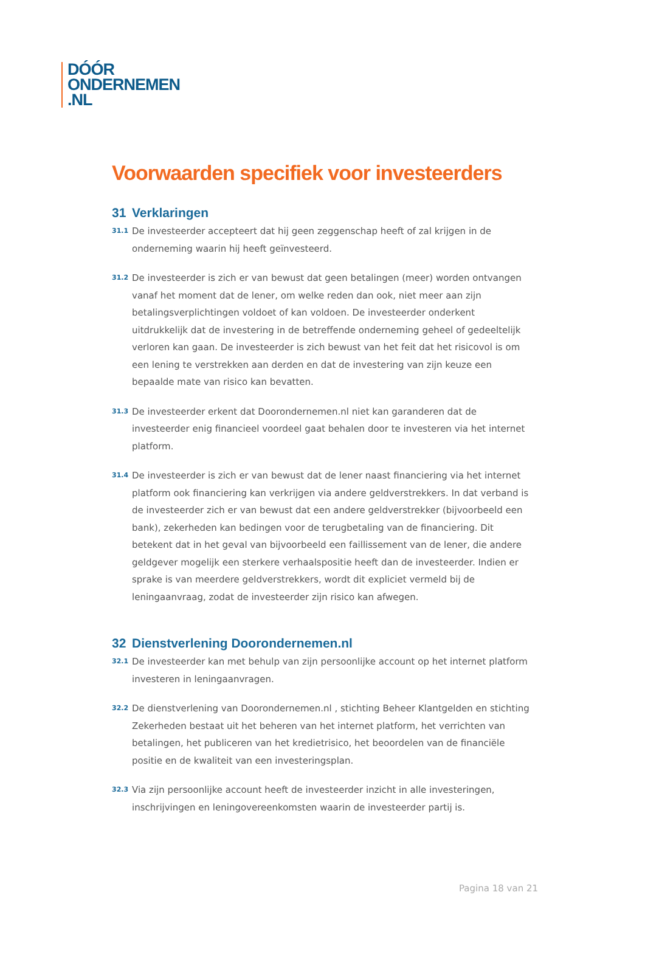DÓÓR
ONDERNEMEN
.NL
Voorwaarden specifiek voor investeerders
31 Verklaringen
31.1
De investeerder accepteert dat hij geen zeggenschap heeft of zal krijgen in de onderneming waarin hij heeft geïnvesteerd.
31.2
De investeerder is zich er van bewust dat geen betalingen (meer) worden ontvangen vanaf het moment dat de lener, om welke reden dan ook, niet meer aan zijn betalingsverplichtingen voldoet of kan voldoen. De investeerder onderkent uitdrukkelijk dat de investering in de betreffende onderneming geheel of gedeeltelijk verloren kan gaan. De investeerder is zich bewust van het feit dat het risicovol is om een lening te verstrekken aan derden en dat de investering van zijn keuze een bepaalde mate van risico kan bevatten.
31.3
De investeerder erkent dat Doorondernemen.nl niet kan garanderen dat de investeerder enig financieel voordeel gaat behalen door te investeren via het internet platform.
31.4
De investeerder is zich er van bewust dat de lener naast financiering via het internet platform ook financiering kan verkrijgen via andere geldverstrekkers. In dat verband is de investeerder zich er van bewust dat een andere geldverstrekker (bijvoorbeeld een bank), zekerheden kan bedingen voor de terugbetaling van de financiering. Dit betekent dat in het geval van bijvoorbeeld een faillissement van de lener, die andere geldgever mogelijk een sterkere verhaalspositie heeft dan de investeerder. Indien er sprake is van meerdere geldverstrekkers, wordt dit expliciet vermeld bij de leningaanvraag, zodat de investeerder zijn risico kan afwegen.
32 Dienstverlening Doorondernemen.nl
32.1
De investeerder kan met behulp van zijn persoonlijke account op het internet platform investeren in leningaanvragen.
32.2
De dienstverlening van Doorondernemen.nl , stichting Beheer Klantgelden en stichting Zekerheden bestaat uit het beheren van het internet platform, het verrichten van betalingen, het publiceren van het kredietrisico, het beoordelen van de financiële positie en de kwaliteit van een investeringsplan.
32.3
Via zijn persoonlijke account heeft de investeerder inzicht in alle investeringen, inschrijvingen en leningovereenkomsten waarin de investeerder partij is.
Pagina 18 van 21